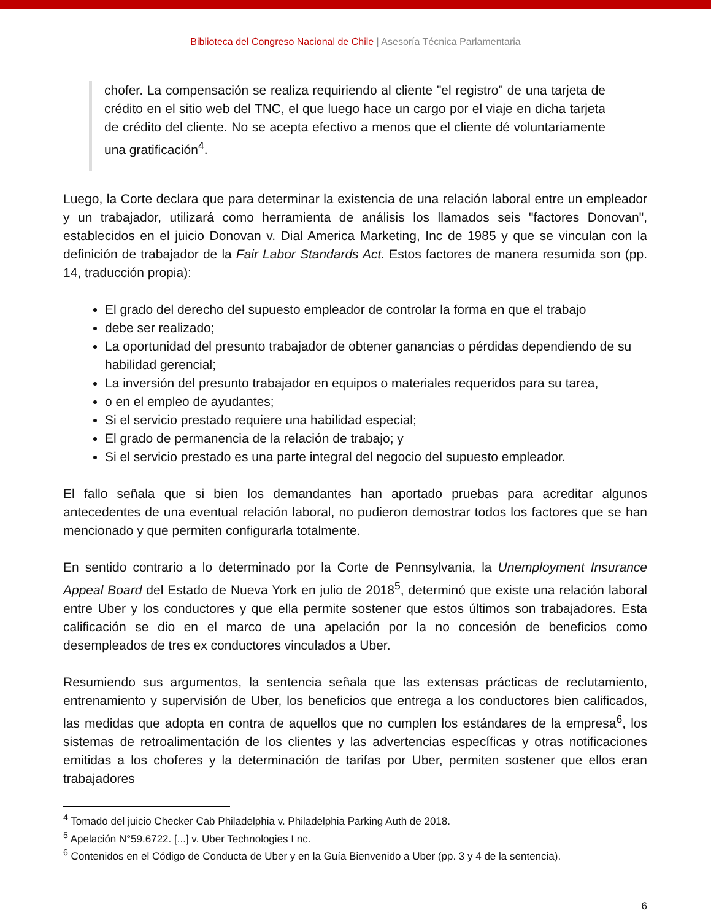Biblioteca del Congreso Nacional de Chile | Asesoría Técnica Parlamentaria
chofer. La compensación se realiza requiriendo al cliente "el registro" de una tarjeta de crédito en el sitio web del TNC, el que luego hace un cargo por el viaje en dicha tarjeta de crédito del cliente. No se acepta efectivo a menos que el cliente dé voluntariamente una gratificación<sup>4</sup>.
Luego, la Corte declara que para determinar la existencia de una relación laboral entre un empleador y un trabajador, utilizará como herramienta de análisis los llamados seis "factores Donovan", establecidos en el juicio Donovan v. Dial America Marketing, Inc de 1985 y que se vinculan con la definición de trabajador de la Fair Labor Standards Act. Estos factores de manera resumida son (pp. 14, traducción propia):
El grado del derecho del supuesto empleador de controlar la forma en que el trabajo
debe ser realizado;
La oportunidad del presunto trabajador de obtener ganancias o pérdidas dependiendo de su habilidad gerencial;
La inversión del presunto trabajador en equipos o materiales requeridos para su tarea,
o en el empleo de ayudantes;
Si el servicio prestado requiere una habilidad especial;
El grado de permanencia de la relación de trabajo; y
Si el servicio prestado es una parte integral del negocio del supuesto empleador.
El fallo señala que si bien los demandantes han aportado pruebas para acreditar algunos antecedentes de una eventual relación laboral, no pudieron demostrar todos los factores que se han mencionado y que permiten configurarla totalmente.
En sentido contrario a lo determinado por la Corte de Pennsylvania, la Unemployment Insurance Appeal Board del Estado de Nueva York en julio de 2018<sup>5</sup>, determinó que existe una relación laboral entre Uber y los conductores y que ella permite sostener que estos últimos son trabajadores. Esta calificación se dio en el marco de una apelación por la no concesión de beneficios como desempleados de tres ex conductores vinculados a Uber.
Resumiendo sus argumentos, la sentencia señala que las extensas prácticas de reclutamiento, entrenamiento y supervisión de Uber, los beneficios que entrega a los conductores bien calificados, las medidas que adopta en contra de aquellos que no cumplen los estándares de la empresa<sup>6</sup>, los sistemas de retroalimentación de los clientes y las advertencias específicas y otras notificaciones emitidas a los choferes y la determinación de tarifas por Uber, permiten sostener que ellos eran trabajadores
<sup>4</sup> Tomado del juicio Checker Cab Philadelphia v. Philadelphia Parking Auth de 2018.
<sup>5</sup> Apelación N°59.6722. [...] v. Uber Technologies I nc.
<sup>6</sup> Contenidos en el Código de Conducta de Uber y en la Guía Bienvenido a Uber (pp. 3 y 4 de la sentencia).
6